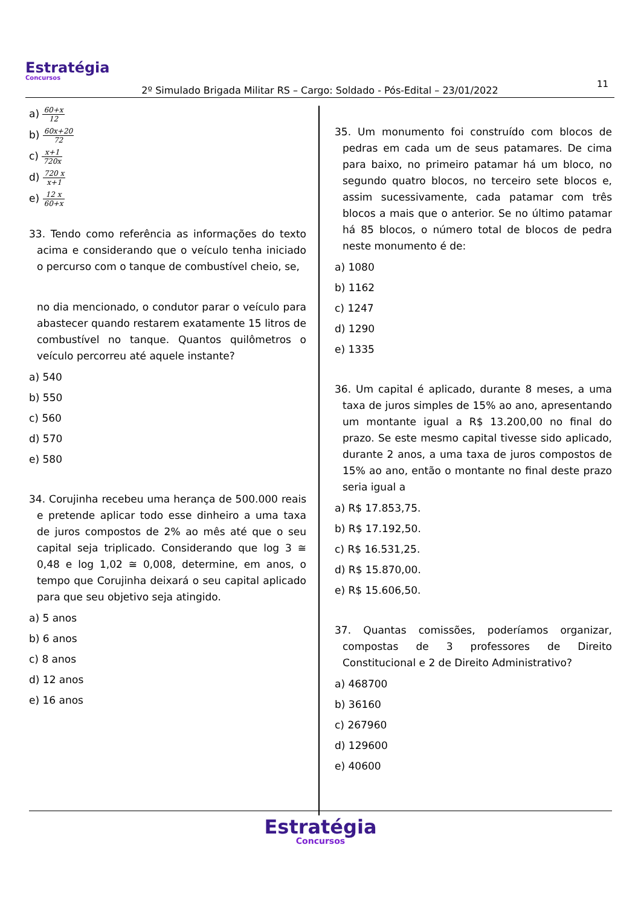Estratégia
Concursos
11
2º Simulado Brigada Militar RS – Cargo: Soldado - Pós-Edital – 23/01/2022
a) 60+x 12
b) 60x+20 72
c) x+1 720x
d) 720 x x+1
e) 12 x 60+x
33. Tendo como referência as informações do texto acima e considerando que o veículo tenha iniciado o percurso com o tanque de combustível cheio, se,
no dia mencionado, o condutor parar o veículo para abastecer quando restarem exatamente 15 litros de combustível no tanque. Quantos quilômetros o veículo percorreu até aquele instante?
a) 540
b) 550
c) 560
d) 570
e) 580
34. Corujinha recebeu uma herança de 500.000 reais e pretende aplicar todo esse dinheiro a uma taxa de juros compostos de 2% ao mês até que o seu capital seja triplicado. Considerando que log 3 ≅ 0,48 e log 1,02 ≅ 0,008, determine, em anos, o tempo que Corujinha deixará o seu capital aplicado para que seu objetivo seja atingido.
a) 5 anos
b) 6 anos
c) 8 anos
d) 12 anos
e) 16 anos
35. Um monumento foi construído com blocos de pedras em cada um de seus patamares. De cima para baixo, no primeiro patamar há um bloco, no segundo quatro blocos, no terceiro sete blocos e, assim sucessivamente, cada patamar com três blocos a mais que o anterior. Se no último patamar há 85 blocos, o número total de blocos de pedra neste monumento é de:
a) 1080
b) 1162
c) 1247
d) 1290
e) 1335
36. Um capital é aplicado, durante 8 meses, a uma taxa de juros simples de 15% ao ano, apresentando um montante igual a R$ 13.200,00 no final do prazo. Se este mesmo capital tivesse sido aplicado, durante 2 anos, a uma taxa de juros compostos de 15% ao ano, então o montante no final deste prazo seria igual a
a) R$ 17.853,75.
b) R$ 17.192,50.
c) R$ 16.531,25.
d) R$ 15.870,00.
e) R$ 15.606,50.
37. Quantas comissões, poderíamos organizar, compostas de 3 professores de Direito Constitucional e 2 de Direito Administrativo?
a) 468700
b) 36160
c) 267960
d) 129600
e) 40600
Estratégia
Concursos